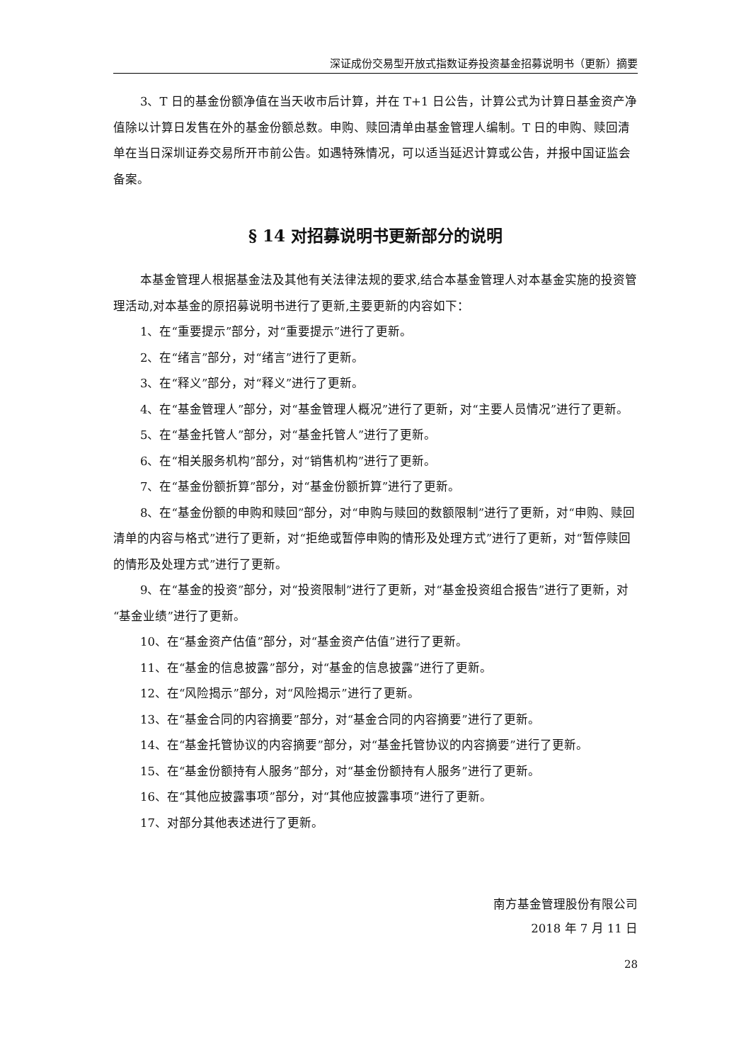深证成份交易型开放式指数证券投资基金招募说明书（更新）摘要
3、T 日的基金份额净值在当天收市后计算，并在 T+1 日公告，计算公式为计算日基金资产净值除以计算日发售在外的基金份额总数。申购、赎回清单由基金管理人编制。T 日的申购、赎回清单在当日深圳证券交易所开市前公告。如遇特殊情况，可以适当延迟计算或公告，并报中国证监会备案。
§ 14 对招募说明书更新部分的说明
本基金管理人根据基金法及其他有关法律法规的要求,结合本基金管理人对本基金实施的投资管理活动,对本基金的原招募说明书进行了更新,主要更新的内容如下：
1、在“重要提示”部分，对“重要提示”进行了更新。
2、在“绪言”部分，对“绪言”进行了更新。
3、在“释义”部分，对“释义”进行了更新。
4、在“基金管理人”部分，对“基金管理人概况”进行了更新，对“主要人员情况”进行了更新。
5、在“基金托管人”部分，对“基金托管人”进行了更新。
6、在“相关服务机构”部分，对“销售机构”进行了更新。
7、在“基金份额折算”部分，对“基金份额折算”进行了更新。
8、在“基金份额的申购和赎回”部分，对“申购与赎回的数额限制”进行了更新，对“申购、赎回清单的内容与格式”进行了更新，对“拒绝或暂停申购的情形及处理方式”进行了更新，对“暂停赎回的情形及处理方式”进行了更新。
9、在“基金的投资”部分，对“投资限制”进行了更新，对“基金投资组合报告”进行了更新，对“基金业绩”进行了更新。
10、在“基金资产估值”部分，对“基金资产估值”进行了更新。
11、在“基金的信息披露”部分，对“基金的信息披露”进行了更新。
12、在“风险揭示”部分，对“风险揭示”进行了更新。
13、在“基金合同的内容摘要”部分，对“基金合同的内容摘要”进行了更新。
14、在“基金托管协议的内容摘要”部分，对“基金托管协议的内容摘要”进行了更新。
15、在“基金份额持有人服务”部分，对“基金份额持有人服务”进行了更新。
16、在“其他应披露事项”部分，对“其他应披露事项”进行了更新。
17、对部分其他表述进行了更新。
南方基金管理股份有限公司
2018 年 7 月 11 日
28